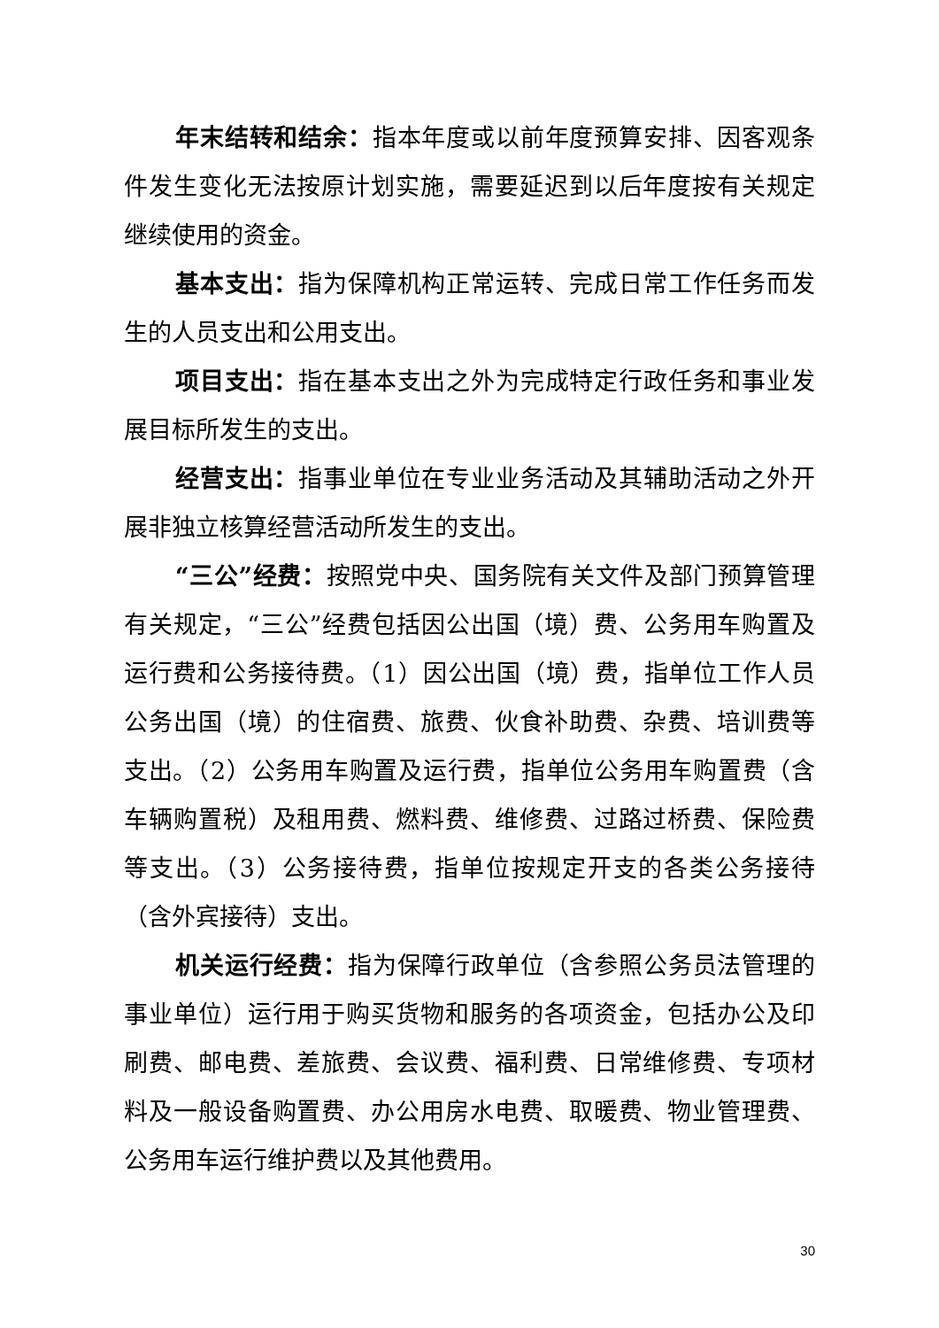年末结转和结余：指本年度或以前年度预算安排、因客观条件发生变化无法按原计划实施，需要延迟到以后年度按有关规定继续使用的资金。
基本支出：指为保障机构正常运转、完成日常工作任务而发生的人员支出和公用支出。
项目支出：指在基本支出之外为完成特定行政任务和事业发展目标所发生的支出。
经营支出：指事业单位在专业业务活动及其辅助活动之外开展非独立核算经营活动所发生的支出。
“三公”经费：按照党中央、国务院有关文件及部门预算管理有关规定，“三公”经费包括因公出国（境）费、公务用车购置及运行费和公务接待费。（1）因公出国（境）费，指单位工作人员公务出国（境）的住宿费、旅费、伙食补助费、杂费、培训费等支出。（2）公务用车购置及运行费，指单位公务用车购置费（含车辆购置税）及租用费、燃料费、维修费、过路过桥费、保险费等支出。（3）公务接待费，指单位按规定开支的各类公务接待（含外宾接待）支出。
机关运行经费：指为保障行政单位（含参照公务员法管理的事业单位）运行用于购买货物和服务的各项资金，包括办公及印刷费、邮电费、差旅费、会议费、福利费、日常维修费、专项材料及一般设备购置费、办公用房水电费、取暖费、物业管理费、公务用车运行维护费以及其他费用。
30